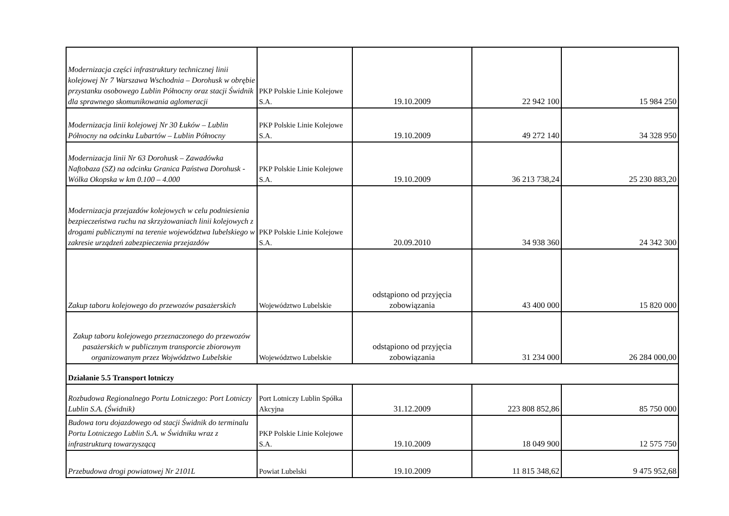| Modernizacja części infrastruktury technicznej linii kolejowej Nr 7 Warszawa Wschodnia – Dorohusk w obrębie przystanku osobowego Lublin Północny oraz stacji Świdnik dla sprawnego skomunikowania aglomeracji | PKP Polskie Linie Kolejowe S.A. | 19.10.2009 | 22 942 100 | 15 984 250 |
| Modernizacja linii kolejowej Nr 30 Łuków – Lublin Północny na odcinku Lubartów – Lublin Północny | PKP Polskie Linie Kolejowe S.A. | 19.10.2009 | 49 272 140 | 34 328 950 |
| Modernizacja linii Nr 63 Dorohusk – Zawadówka Naftobaza (SZ) na odcinku Granica Państwa Dorohusk - Wólka Okopska w km 0.100 – 4.000 | PKP Polskie Linie Kolejowe S.A. | 19.10.2009 | 36 213 738,24 | 25 230 883,20 |
| Modernizacja przejazdów kolejowych w celu podniesienia bezpieczeństwa ruchu na skrzyżowaniach linii kolejowych z drogami publicznymi na terenie województwa lubelskiego w zakresie urządzeń zabezpieczenia przejazdów | PKP Polskie Linie Kolejowe S.A. | 20.09.2010 | 34 938 360 | 24 342 300 |
| Zakup taboru kolejowego do przewozów pasażerskich | Województwo Lubelskie | odstąpiono od przyjęcia zobowiązania | 43 400 000 | 15 820 000 |
| Zakup taboru kolejowego przeznaczonego do przewozów pasażerskich w publicznym transporcie zbiorowym organizowanym przez Wojwództwo Lubelskie | Województwo Lubelskie | odstąpiono od przyjęcia zobowiązania | 31 234 000 | 26 284 000,00 |
| Działanie 5.5 Transport lotniczy | | | | |
| Rozbudowa Regionalnego Portu Lotniczego: Port Lotniczy Lublin S.A. (Świdnik) | Port Lotniczy Lublin Spółka Akcyjna | 31.12.2009 | 223 808 852,86 | 85 750 000 |
| Budowa toru dojazdowego od stacji Świdnik do terminalu Portu Lotniczego Lublin S.A. w Świdniku wraz z infrastrukturą towarzyszącą | PKP Polskie Linie Kolejowe S.A. | 19.10.2009 | 18 049 900 | 12 575 750 |
| Przebudowa drogi powiatowej Nr 2101L | Powiat Lubelski | 19.10.2009 | 11 815 348,62 | 9 475 952,68 |